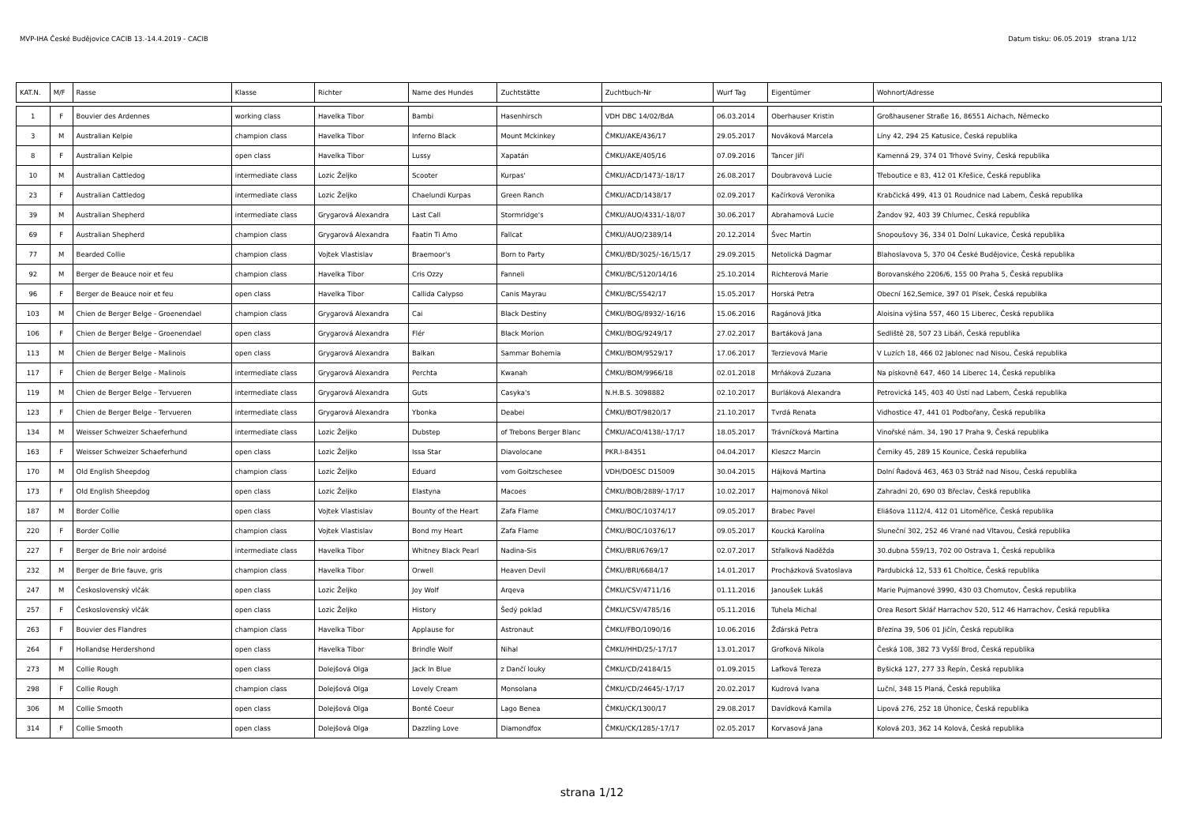MVP-IHA České Budějovice CACIB 13.-14.4.2019 - CACIB Datum tisku: 06.05.2019 strana 1/12
| KAT.N. | M/F | Rasse | Klasse | Richter | Name des Hundes | Zuchtstätte | Zuchtbuch-Nr | Wurf Tag | Eigentümer | Wohnort/Adresse |
| --- | --- | --- | --- | --- | --- | --- | --- | --- | --- | --- |
| 1 | F | Bouvier des Ardennes | working class | Havelka Tibor | Bambi | Hasenhirsch | VDH DBC 14/02/BdA | 06.03.2014 | Oberhauser Kristin | Großhausener Straße 16, 86551 Aichach, Německo |
| 3 | M | Australian Kelpie | champion class | Havelka Tibor | Inferno Black | Mount Mckinkey | ČMKU/AKE/436/17 | 29.05.2017 | Nováková Marcela | Líny 42, 294 25 Katusice, Česká republika |
| 8 | F | Australian Kelpie | open class | Havelka Tibor | Lussy | Xapatán | ČMKU/AKE/405/16 | 07.09.2016 | Tancer Jiří | Kamenná 29, 374 01 Trhové Sviny, Česká republika |
| 10 | M | Australian Cattledog | intermediate class | Lozic Željko | Scooter | Kurpas' | ČMKU/ACD/1473/-18/17 | 26.08.2017 | Doubravová Lucie | Třeboutice e 83, 412 01 Křešice, Česká republika |
| 23 | F | Australian Cattledog | intermediate class | Lozic Željko | Chaelundi Kurpas | Green Ranch | ČMKU/ACD/1438/17 | 02.09.2017 | Kačírková Veronika | Krabčická 499, 413 01 Roudnice nad Labem, Česká republika |
| 39 | M | Australian Shepherd | intermediate class | Grygarová Alexandra | Last Call | Stormridge's | ČMKU/AUO/4331/-18/07 | 30.06.2017 | Abrahamová Lucie | Žandov 92, 403 39 Chlumec, Česká republika |
| 69 | F | Australian Shepherd | champion class | Grygarová Alexandra | Faatin Ti Amo | Fallcat | ČMKU/AUO/2389/14 | 20.12.2014 | Švec Martin | Snopoušovy 36, 334 01 Dolní Lukavice, Česká republika |
| 77 | M | Bearded Collie | champion class | Vojtek Vlastislav | Braemoor's | Born to Party | ČMKU/BD/3025/-16/15/17 | 29.09.2015 | Netolická Dagmar | Blahoslavova 5, 370 04 České Budějovice, Česká republika |
| 92 | M | Berger de Beauce noir et feu | champion class | Havelka Tibor | Cris Ozzy | Fanneli | ČMKU/BC/5120/14/16 | 25.10.2014 | Richterová Marie | Borovanského 2206/6, 155 00 Praha 5, Česká republika |
| 96 | F | Berger de Beauce noir et feu | open class | Havelka Tibor | Callida Calypso | Canis Mayrau | ČMKU/BC/5542/17 | 15.05.2017 | Horská Petra | Obecní 162,Semice, 397 01 Písek, Česká republika |
| 103 | M | Chien de Berger Belge - Groenendael | champion class | Grygarová Alexandra | Cai | Black Destiny | ČMKU/BOG/8932/-16/16 | 15.06.2016 | Ragánová Jitka | Aloisina výšina 557, 460 15 Liberec, Česká republika |
| 106 | F | Chien de Berger Belge - Groenendael | open class | Grygarová Alexandra | Flér | Black Morion | ČMKU/BOG/9249/17 | 27.02.2017 | Bartáková Jana | Sedliště 28, 507 23 Libáň, Česká republika |
| 113 | M | Chien de Berger Belge - Malinois | open class | Grygarová Alexandra | Balkan | Sammar Bohemia | ČMKU/BOM/9529/17 | 17.06.2017 | Terzievová Marie | V Luzích 18, 466 02 Jablonec nad Nisou, Česká republika |
| 117 | F | Chien de Berger Belge - Malinois | intermediate class | Grygarová Alexandra | Perchta | Kwanah | ČMKU/BOM/9966/18 | 02.01.2018 | Mrňáková Zuzana | Na pískovně 647, 460 14 Liberec 14, Česká republika |
| 119 | M | Chien de Berger Belge - Tervueren | intermediate class | Grygarová Alexandra | Guts | Casyka's | N.H.B.S. 3098882 | 02.10.2017 | Burláková Alexandra | Petrovická 145, 403 40 Ústí nad Labem, Česká republika |
| 123 | F | Chien de Berger Belge - Tervueren | intermediate class | Grygarová Alexandra | Ybonka | Deabei | ČMKU/BOT/9820/17 | 21.10.2017 | Tvrdá Renata | Vidhostice 47, 441 01 Podbořany, Česká republika |
| 134 | M | Weisser Schweizer Schaeferhund | intermediate class | Lozic Željko | Dubstep | of Trebons Berger Blanc | ČMKU/ACO/4138/-17/17 | 18.05.2017 | Trávníčková Martina | Vinořské nám. 34, 190 17 Praha 9, Česká republika |
| 163 | F | Weisser Schweizer Schaeferhund | open class | Lozic Željko | Issa Star | Diavolocane | PKR.I-84351 | 04.04.2017 | Kleszcz Marcin | Černiky 45, 289 15 Kounice, Česká republika |
| 170 | M | Old English Sheepdog | champion class | Lozic Željko | Eduard | vom Goitzschesee | VDH/DOESC D15009 | 30.04.2015 | Hájková Martina | Dolní Řadová 463, 463 03 Stráž nad Nisou, Česká republika |
| 173 | F | Old English Sheepdog | open class | Lozic Željko | Elastyna | Macoes | ČMKU/BOB/2889/-17/17 | 10.02.2017 | Hajmonová Nikol | Zahradni 20, 690 03 Břeclav, Česká republika |
| 187 | M | Border Collie | open class | Vojtek Vlastislav | Bounty of the Heart | Zafa Flame | ČMKU/BOC/10374/17 | 09.05.2017 | Brabec Pavel | Eliášova 1112/4, 412 01 Litoměřice, Česká republika |
| 220 | F | Border Collie | champion class | Vojtek Vlastislav | Bond my Heart | Zafa Flame | ČMKU/BOC/10376/17 | 09.05.2017 | Koucká Karolína | Sluneční 302, 252 46 Vrané nad Vltavou, Česká republika |
| 227 | F | Berger de Brie noir ardoisé | intermediate class | Havelka Tibor | Whitney Black Pearl | Nadina-Sis | ČMKU/BRI/6769/17 | 02.07.2017 | Střalková Naděžda | 30.dubna 559/13, 702 00 Ostrava 1, Česká republika |
| 232 | M | Berger de Brie fauve, gris | champion class | Havelka Tibor | Orwell | Heaven Devil | ČMKU/BRI/6684/17 | 14.01.2017 | Procházková Svatoslava | Pardubická 12, 533 61 Choltice, Česká republika |
| 247 | M | Československý vlčák | open class | Lozic Željko | Joy Wolf | Arqeva | ČMKU/CSV/4711/16 | 01.11.2016 | Janoušek Lukáš | Marie Pujmanové 3990, 430 03 Chomutov, Česká republika |
| 257 | F | Československý vlčák | open class | Lozic Željko | History | Šedý poklad | ČMKU/CSV/4785/16 | 05.11.2016 | Tuhela Michal | Orea Resort Sklář Harrachov 520, 512 46 Harrachov, Česká republika |
| 263 | F | Bouvier des Flandres | champion class | Havelka Tibor | Applause for | Astronaut | ČMKU/FBO/1090/16 | 10.06.2016 | Žďárská Petra | Březina 39, 506 01 Jičín, Česká republika |
| 264 | F | Hollandse Herdershond | open class | Havelka Tibor | Brindle Wolf | Nihal | ČMKU/HHD/25/-17/17 | 13.01.2017 | Grofková Nikola | Česká 108, 382 73 Vyšší Brod, Česká republika |
| 273 | M | Collie Rough | open class | Dolejšová Olga | Jack In Blue | z Dančí louky | ČMKU/CD/24184/15 | 01.09.2015 | Lafková Tereza | Byšická 127, 277 33 Řepín, Česká republika |
| 298 | F | Collie Rough | champion class | Dolejšová Olga | Lovely Cream | Monsolana | ČMKU/CD/24645/-17/17 | 20.02.2017 | Kudrová Ivana | Luční, 348 15 Planá, Česká republika |
| 306 | M | Collie Smooth | open class | Dolejšová Olga | Bonté Coeur | Lago Benea | ČMKU/CK/1300/17 | 29.08.2017 | Davídková Kamila | Lipová 276, 252 18 Úhonice, Česká republika |
| 314 | F | Collie Smooth | open class | Dolejšová Olga | Dazzling Love | Diamondfox | ČMKU/CK/1285/-17/17 | 02.05.2017 | Korvasová Jana | Kolová 203, 362 14 Kolová, Česká republika |
strana 1/12